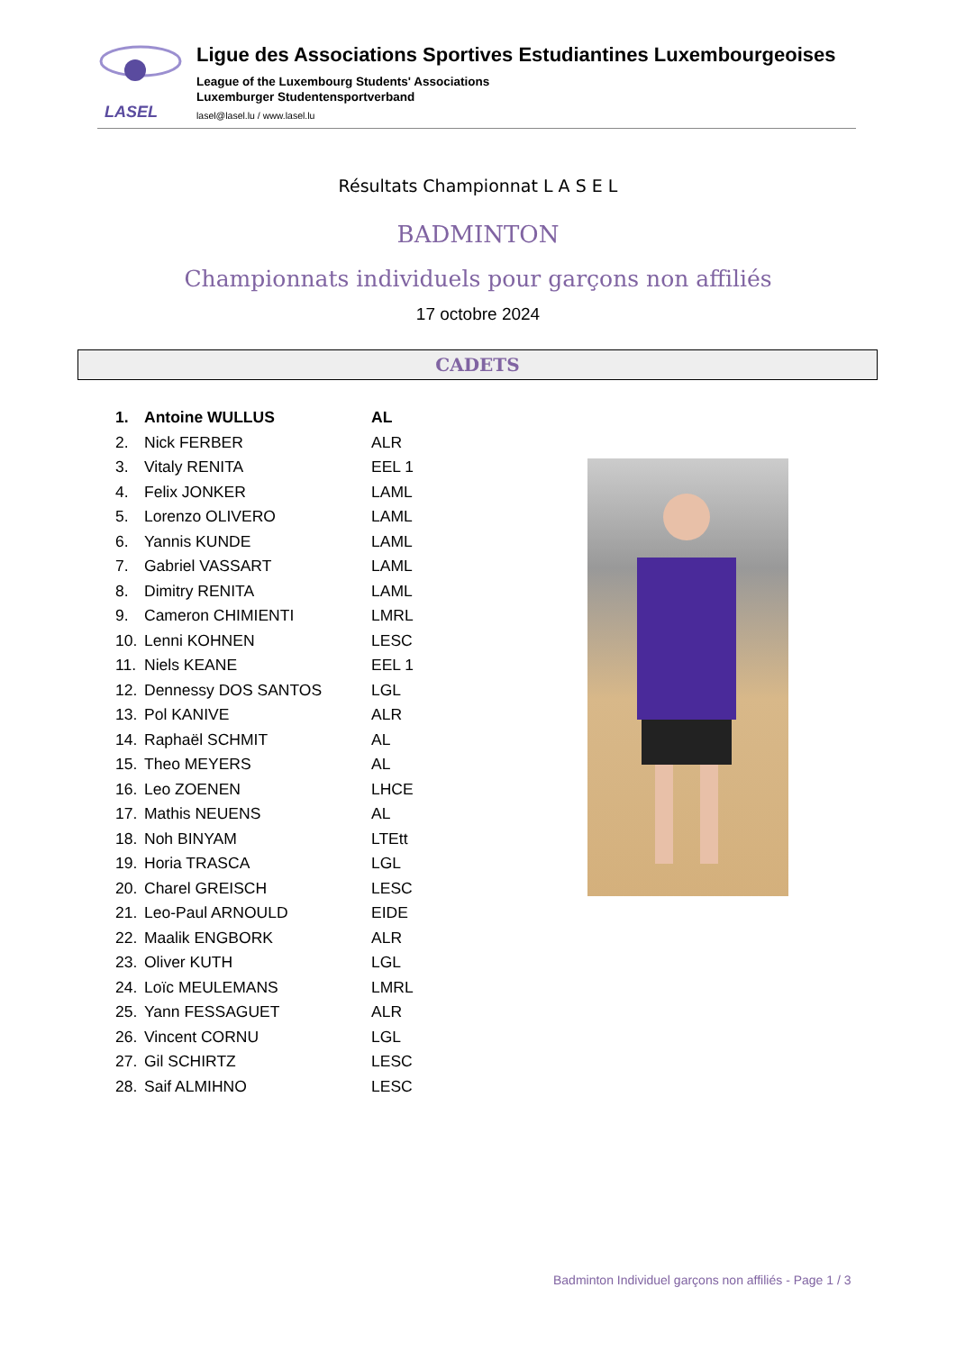LASEL
Ligue des Associations Sportives Estudiantines Luxembourgeoises
League of the Luxembourg Students' Associations
Luxemburger Studentensportverband
lasel@lasel.lu / www.lasel.lu
Résultats Championnat L A S E L
BADMINTON
Championnats individuels pour garçons non affiliés
17 octobre 2024
CADETS
| 1. | Antoine WULLUS | AL |
| 2. | Nick FERBER | ALR |
| 3. | Vitaly RENITA | EEL 1 |
| 4. | Felix JONKER | LAML |
| 5. | Lorenzo OLIVERO | LAML |
| 6. | Yannis KUNDE | LAML |
| 7. | Gabriel VASSART | LAML |
| 8. | Dimitry RENITA | LAML |
| 9. | Cameron CHIMIENTI | LMRL |
| 10. | Lenni KOHNEN | LESC |
| 11. | Niels KEANE | EEL 1 |
| 12. | Dennessy DOS SANTOS | LGL |
| 13. | Pol KANIVE | ALR |
| 14. | Raphaël SCHMIT | AL |
| 15. | Theo MEYERS | AL |
| 16. | Leo ZOENEN | LHCE |
| 17. | Mathis NEUENS | AL |
| 18. | Noh BINYAM | LTEtt |
| 19. | Horia TRASCA | LGL |
| 20. | Charel GREISCH | LESC |
| 21. | Leo-Paul ARNOULD | EIDE |
| 22. | Maalik ENGBORK | ALR |
| 23. | Oliver KUTH | LGL |
| 24. | Loïc MEULEMANS | LMRL |
| 25. | Yann FESSAGUET | ALR |
| 26. | Vincent CORNU | LGL |
| 27. | Gil SCHIRTZ | LESC |
| 28. | Saif ALMIHNO | LESC |
Badminton Individuel garçons non affiliés - Page 1 / 3